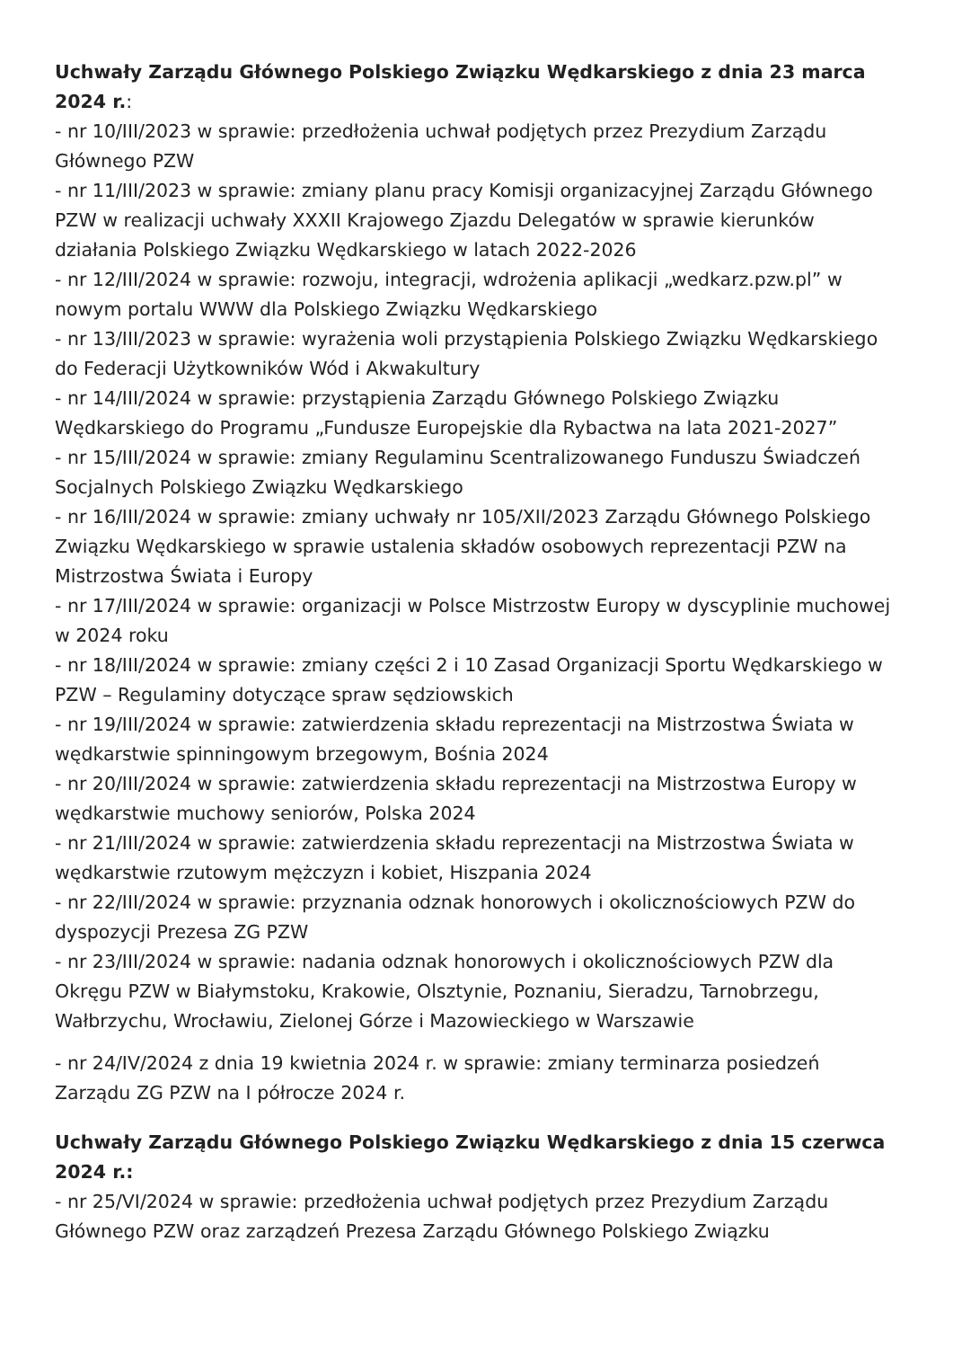Uchwały Zarządu Głównego Polskiego Związku Wędkarskiego z dnia 23 marca 2024 r.:
- nr 10/III/2023 w sprawie: przedłożenia uchwał podjętych przez Prezydium Zarządu Głównego PZW
- nr 11/III/2023 w sprawie: zmiany planu pracy Komisji organizacyjnej Zarządu Głównego PZW w realizacji uchwały XXXII Krajowego Zjazdu Delegatów w sprawie kierunków działania Polskiego Związku Wędkarskiego w latach 2022-2026
- nr 12/III/2024 w sprawie: rozwoju, integracji, wdrożenia aplikacji „wedkarz.pzw.pl” w nowym portalu WWW dla Polskiego Związku Wędkarskiego
- nr 13/III/2023 w sprawie: wyrażenia woli przystąpienia Polskiego Związku Wędkarskiego do Federacji Użytkowników Wód i Akwakultury
- nr 14/III/2024 w sprawie: przystąpienia Zarządu Głównego Polskiego Związku Wędkarskiego do Programu „Fundusze Europejskie dla Rybactwa na lata 2021-2027”
- nr 15/III/2024 w sprawie: zmiany Regulaminu Scentralizowanego Funduszu Świadczeń Socjalnych Polskiego Związku Wędkarskiego
- nr 16/III/2024 w sprawie: zmiany uchwały nr 105/XII/2023 Zarządu Głównego Polskiego Związku Wędkarskiego w sprawie ustalenia składów osobowych reprezentacji PZW na Mistrzostwa Świata i Europy
- nr 17/III/2024 w sprawie: organizacji w Polsce Mistrzostw Europy w dyscyplinie muchowej w 2024 roku
- nr 18/III/2024 w sprawie: zmiany części 2 i 10 Zasad Organizacji Sportu Wędkarskiego w PZW – Regulaminy dotyczące spraw sędziowskich
- nr 19/III/2024 w sprawie: zatwierdzenia składu reprezentacji na Mistrzostwa Świata w wędkarstwie spinningowym brzegowym, Bośnia 2024
- nr 20/III/2024 w sprawie: zatwierdzenia składu reprezentacji na Mistrzostwa Europy w wędkarstwie muchowy seniorów, Polska 2024
- nr 21/III/2024 w sprawie: zatwierdzenia składu reprezentacji na Mistrzostwa Świata w wędkarstwie rzutowym mężczyzn i kobiet, Hiszpania 2024
- nr 22/III/2024 w sprawie: przyznania odznak honorowych i okolicznościowych PZW do dyspozycji Prezesa ZG PZW
- nr 23/III/2024 w sprawie: nadania odznak honorowych i okolicznościowych PZW dla Okręgu PZW w Białymstoku, Krakowie, Olsztynie, Poznaniu, Sieradzu, Tarnobrzegu, Wałbrzychu, Wrocławiu, Zielonej Górze i Mazowieckiego w Warszawie
- nr 24/IV/2024 z dnia 19 kwietnia 2024 r. w sprawie: zmiany terminarza posiedzeń Zarządu ZG PZW na I półrocze 2024 r.
Uchwały Zarządu Głównego Polskiego Związku Wędkarskiego z dnia 15 czerwca 2024 r.:
- nr 25/VI/2024 w sprawie: przedłożenia uchwał podjętych przez Prezydium Zarządu Głównego PZW oraz zarządzeń Prezesa Zarządu Głównego Polskiego Związku